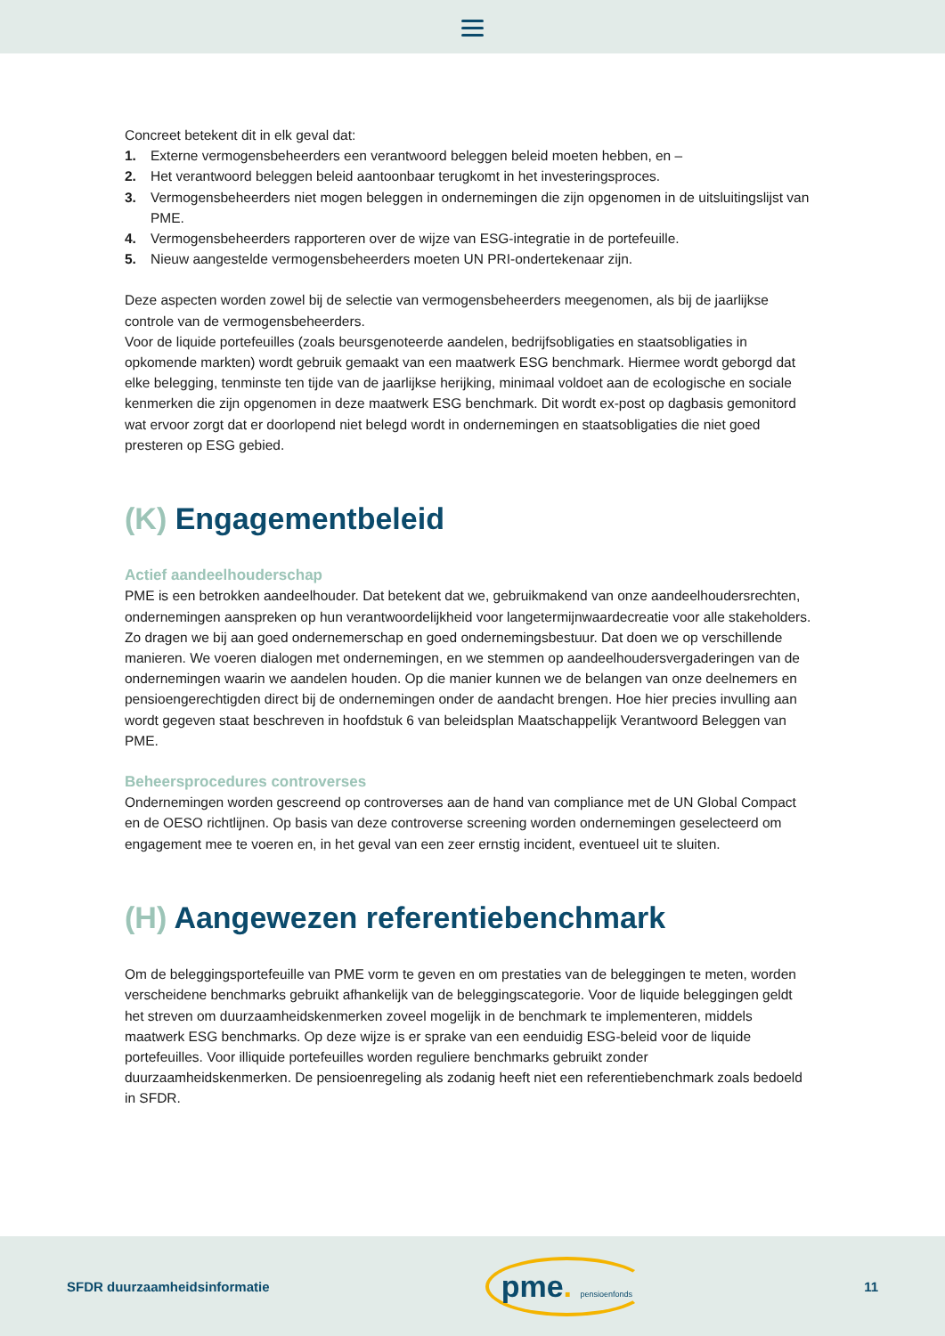Concreet betekent dit in elk geval dat:
1. Externe vermogensbeheerders een verantwoord beleggen beleid moeten hebben, en –
2. Het verantwoord beleggen beleid aantoonbaar terugkomt in het investeringsproces.
3. Vermogensbeheerders niet mogen beleggen in ondernemingen die zijn opgenomen in de uitsluitingslijst van PME.
4. Vermogensbeheerders rapporteren over de wijze van ESG-integratie in de portefeuille.
5. Nieuw aangestelde vermogensbeheerders moeten UN PRI-ondertekenaar zijn.
Deze aspecten worden zowel bij de selectie van vermogensbeheerders meegenomen, als bij de jaarlijkse controle van de vermogensbeheerders.
Voor de liquide portefeuilles (zoals beursgenoteerde aandelen, bedrijfsobligaties en staatsobligaties in opkomende markten) wordt gebruik gemaakt van een maatwerk ESG benchmark. Hiermee wordt geborgd dat elke belegging, tenminste ten tijde van de jaarlijkse herijking, minimaal voldoet aan de ecologische en sociale kenmerken die zijn opgenomen in deze maatwerk ESG benchmark. Dit wordt ex-post op dagbasis gemonitord wat ervoor zorgt dat er doorlopend niet belegd wordt in ondernemingen en staatsobligaties die niet goed presteren op ESG gebied.
(K) Engagementbeleid
Actief aandeelhouderschap
PME is een betrokken aandeelhouder. Dat betekent dat we, gebruikmakend van onze aandeelhoudersrechten, ondernemingen aanspreken op hun verantwoordelijkheid voor langetermijnwaardecreatie voor alle stakeholders. Zo dragen we bij aan goed ondernemerschap en goed ondernemingsbestuur. Dat doen we op verschillende manieren. We voeren dialogen met ondernemingen, en we stemmen op aandeelhoudersvergaderingen van de ondernemingen waarin we aandelen houden. Op die manier kunnen we de belangen van onze deelnemers en pensioengerechtigden direct bij de ondernemingen onder de aandacht brengen. Hoe hier precies invulling aan wordt gegeven staat beschreven in hoofdstuk 6 van beleidsplan Maatschappelijk Verantwoord Beleggen van PME.
Beheersprocedures controverses
Ondernemingen worden gescreend op controverses aan de hand van compliance met de UN Global Compact en de OESO richtlijnen. Op basis van deze controverse screening worden ondernemingen geselecteerd om engagement mee te voeren en, in het geval van een zeer ernstig incident, eventueel uit te sluiten.
(H) Aangewezen referentiebenchmark
Om de beleggingsportefeuille van PME vorm te geven en om prestaties van de beleggingen te meten, worden verscheidene benchmarks gebruikt afhankelijk van de beleggingscategorie. Voor de liquide beleggingen geldt het streven om duurzaamheidskenmerken zoveel mogelijk in de benchmark te implementeren, middels maatwerk ESG benchmarks. Op deze wijze is er sprake van een eenduidig ESG-beleid voor de liquide portefeuilles. Voor illiquide portefeuilles worden reguliere benchmarks gebruikt zonder duurzaamheidskenmerken. De pensioenregeling als zodanig heeft niet een referentiebenchmark zoals bedoeld in SFDR.
SFDR duurzaamheidsinformatie pme. pensioenfonds 11